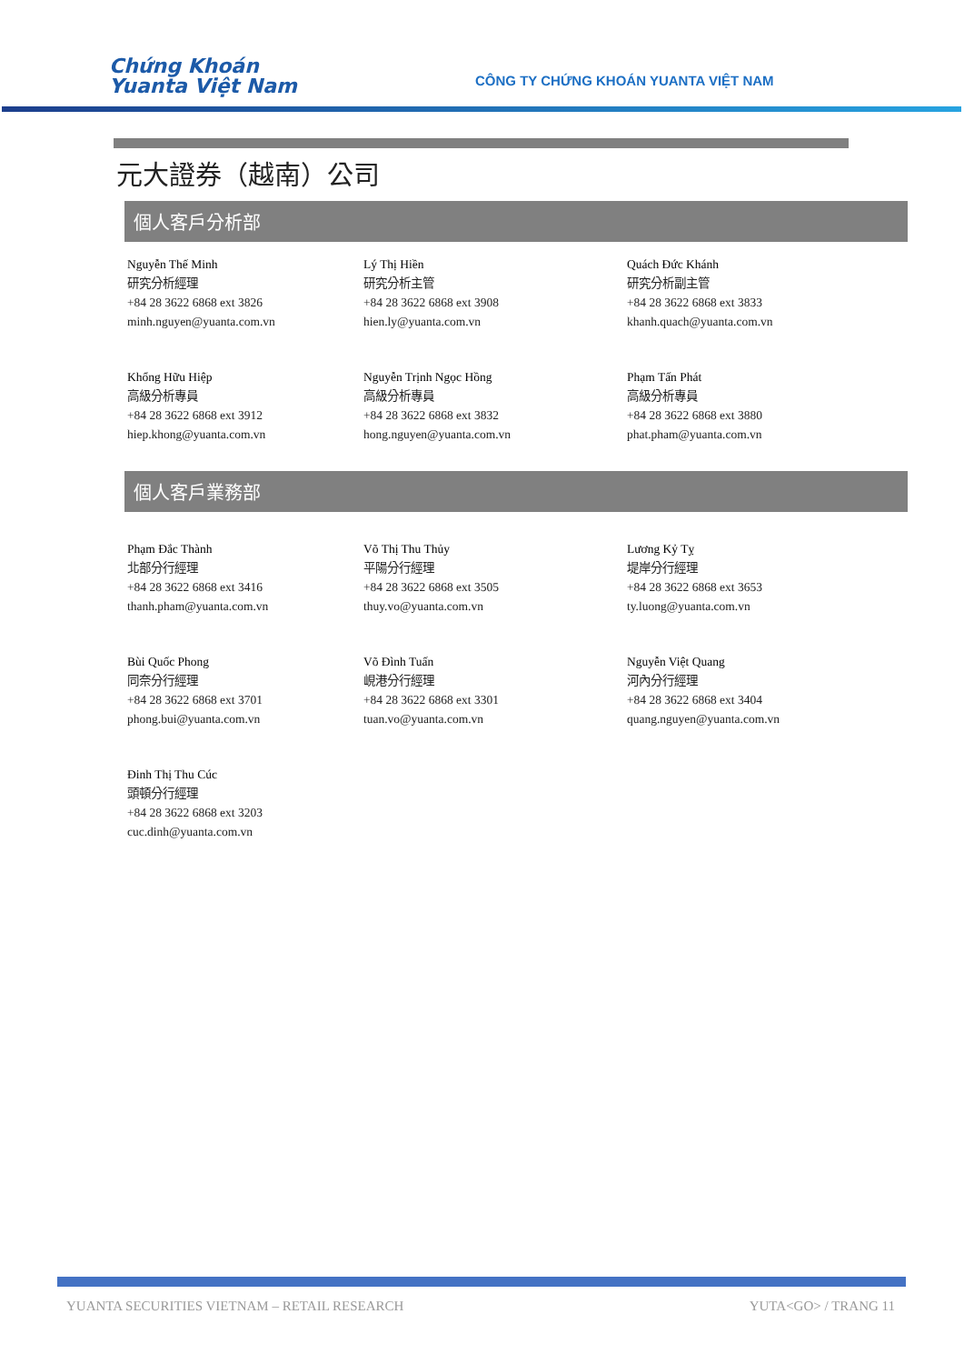Chứng Khoán
Yuanta Việt Nam
CÔNG TY CHỨNG KHOÁN YUANTA VIỆT NAM
元大證券（越南）公司
個人客戶分析部
Nguyễn Thế Minh
研究分析經理
+84 28 3622 6868 ext 3826
minh.nguyen@yuanta.com.vn
Lý Thị Hiền
研究分析主管
+84 28 3622 6868 ext 3908
hien.ly@yuanta.com.vn
Quách Đức Khánh
研究分析副主管
+84 28 3622 6868 ext 3833
khanh.quach@yuanta.com.vn
Khổng Hữu Hiệp
高級分析專員
+84 28 3622 6868 ext 3912
hiep.khong@yuanta.com.vn
Nguyễn Trịnh Ngọc Hồng
高級分析專員
+84 28 3622 6868 ext 3832
hong.nguyen@yuanta.com.vn
Phạm Tấn Phát
高級分析專員
+84 28 3622 6868 ext 3880
phat.pham@yuanta.com.vn
個人客戶業務部
Phạm Đắc Thành
北部分行經理
+84 28 3622 6868 ext 3416
thanh.pham@yuanta.com.vn
Võ Thị Thu Thủy
平陽分行經理
+84 28 3622 6868 ext 3505
thuy.vo@yuanta.com.vn
Lương Kỷ Tỵ
堤岸分行經理
+84 28 3622 6868 ext 3653
ty.luong@yuanta.com.vn
Bùi Quốc Phong
同奈分行經理
+84 28 3622 6868 ext 3701
phong.bui@yuanta.com.vn
Võ Đình Tuấn
峴港分行經理
+84 28 3622 6868 ext 3301
tuan.vo@yuanta.com.vn
Nguyễn Việt Quang
河內分行經理
+84 28 3622 6868 ext 3404
quang.nguyen@yuanta.com.vn
Đinh Thị Thu Cúc
頭頓分行經理
+84 28 3622 6868 ext 3203
cuc.dinh@yuanta.com.vn
YUANTA SECURITIES VIETNAM – RETAIL RESEARCH YUTA<GO> / TRANG 11